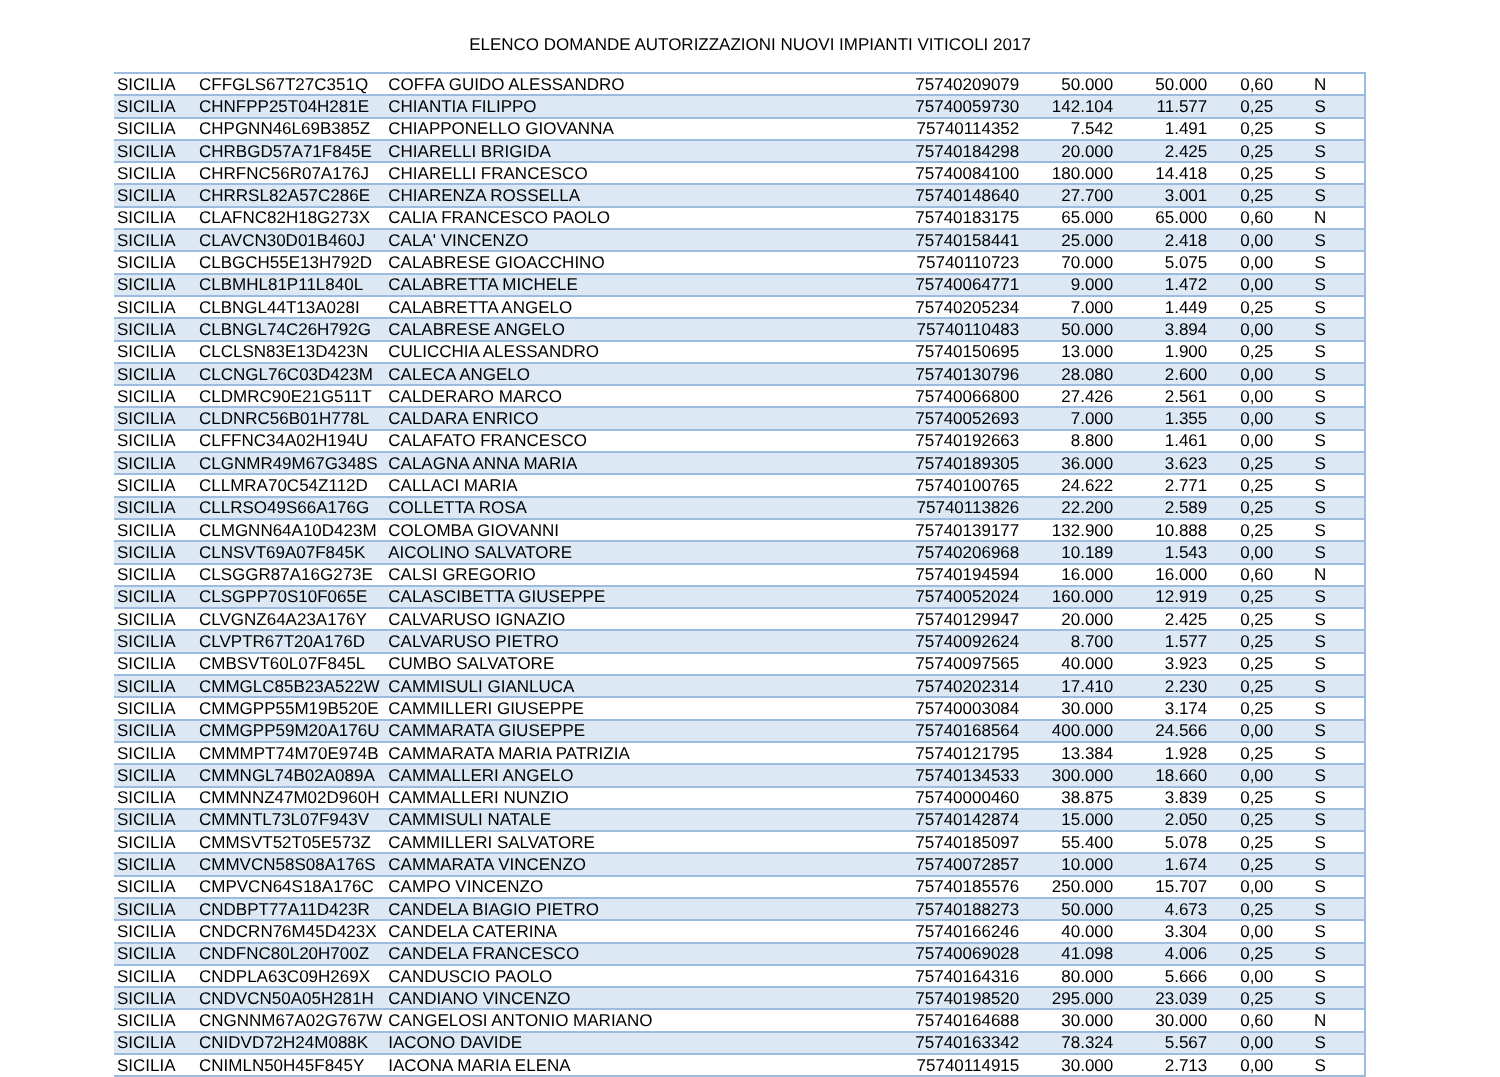ELENCO DOMANDE AUTORIZZAZIONI NUOVI IMPIANTI VITICOLI 2017
| SICILIA | CFFGLS67T27C351Q | COFFA GUIDO ALESSANDRO | 75740209079 | 50.000 | 50.000 | 0,60 | N |
| SICILIA | CHNFPP25T04H281E | CHIANTIA FILIPPO | 75740059730 | 142.104 | 11.577 | 0,25 | S |
| SICILIA | CHPGNN46L69B385Z | CHIAPPONELLO GIOVANNA | 75740114352 | 7.542 | 1.491 | 0,25 | S |
| SICILIA | CHRBGD57A71F845E | CHIARELLI BRIGIDA | 75740184298 | 20.000 | 2.425 | 0,25 | S |
| SICILIA | CHRFNC56R07A176J | CHIARELLI FRANCESCO | 75740084100 | 180.000 | 14.418 | 0,25 | S |
| SICILIA | CHRRSL82A57C286E | CHIARENZA ROSSELLA | 75740148640 | 27.700 | 3.001 | 0,25 | S |
| SICILIA | CLAFNC82H18G273X | CALIA FRANCESCO PAOLO | 75740183175 | 65.000 | 65.000 | 0,60 | N |
| SICILIA | CLAVCN30D01B460J | CALA' VINCENZO | 75740158441 | 25.000 | 2.418 | 0,00 | S |
| SICILIA | CLBGCH55E13H792D | CALABRESE GIOACCHINO | 75740110723 | 70.000 | 5.075 | 0,00 | S |
| SICILIA | CLBMHL81P11L840L | CALABRETTA MICHELE | 75740064771 | 9.000 | 1.472 | 0,00 | S |
| SICILIA | CLBNGL44T13A028I | CALABRETTA ANGELO | 75740205234 | 7.000 | 1.449 | 0,25 | S |
| SICILIA | CLBNGL74C26H792G | CALABRESE ANGELO | 75740110483 | 50.000 | 3.894 | 0,00 | S |
| SICILIA | CLCLSN83E13D423N | CULICCHIA ALESSANDRO | 75740150695 | 13.000 | 1.900 | 0,25 | S |
| SICILIA | CLCNGL76C03D423M | CALECA ANGELO | 75740130796 | 28.080 | 2.600 | 0,00 | S |
| SICILIA | CLDMRC90E21G511T | CALDERARO MARCO | 75740066800 | 27.426 | 2.561 | 0,00 | S |
| SICILIA | CLDNRC56B01H778L | CALDARA ENRICO | 75740052693 | 7.000 | 1.355 | 0,00 | S |
| SICILIA | CLFFNC34A02H194U | CALAFATO FRANCESCO | 75740192663 | 8.800 | 1.461 | 0,00 | S |
| SICILIA | CLGNMR49M67G348S | CALAGNA ANNA MARIA | 75740189305 | 36.000 | 3.623 | 0,25 | S |
| SICILIA | CLLMRA70C54Z112D | CALLACI MARIA | 75740100765 | 24.622 | 2.771 | 0,25 | S |
| SICILIA | CLLRSO49S66A176G | COLLETTA ROSA | 75740113826 | 22.200 | 2.589 | 0,25 | S |
| SICILIA | CLMGNN64A10D423M | COLOMBA GIOVANNI | 75740139177 | 132.900 | 10.888 | 0,25 | S |
| SICILIA | CLNSVT69A07F845K | AICOLINO SALVATORE | 75740206968 | 10.189 | 1.543 | 0,00 | S |
| SICILIA | CLSGGR87A16G273E | CALSI GREGORIO | 75740194594 | 16.000 | 16.000 | 0,60 | N |
| SICILIA | CLSGPP70S10F065E | CALASCIBETTA GIUSEPPE | 75740052024 | 160.000 | 12.919 | 0,25 | S |
| SICILIA | CLVGNZ64A23A176Y | CALVARUSO IGNAZIO | 75740129947 | 20.000 | 2.425 | 0,25 | S |
| SICILIA | CLVPTR67T20A176D | CALVARUSO PIETRO | 75740092624 | 8.700 | 1.577 | 0,25 | S |
| SICILIA | CMBSVT60L07F845L | CUMBO SALVATORE | 75740097565 | 40.000 | 3.923 | 0,25 | S |
| SICILIA | CMMGLC85B23A522W | CAMMISULI GIANLUCA | 75740202314 | 17.410 | 2.230 | 0,25 | S |
| SICILIA | CMMGPP55M19B520E | CAMMILLERI GIUSEPPE | 75740003084 | 30.000 | 3.174 | 0,25 | S |
| SICILIA | CMMGPP59M20A176U | CAMMARATA GIUSEPPE | 75740168564 | 400.000 | 24.566 | 0,00 | S |
| SICILIA | CMMMPT74M70E974B | CAMMARATA MARIA PATRIZIA | 75740121795 | 13.384 | 1.928 | 0,25 | S |
| SICILIA | CMMNGL74B02A089A | CAMMALLERI ANGELO | 75740134533 | 300.000 | 18.660 | 0,00 | S |
| SICILIA | CMMNNZ47M02D960H | CAMMALLERI NUNZIO | 75740000460 | 38.875 | 3.839 | 0,25 | S |
| SICILIA | CMMNTL73L07F943V | CAMMISULI NATALE | 75740142874 | 15.000 | 2.050 | 0,25 | S |
| SICILIA | CMMSVT52T05E573Z | CAMMILLERI SALVATORE | 75740185097 | 55.400 | 5.078 | 0,25 | S |
| SICILIA | CMMVCN58S08A176S | CAMMARATA VINCENZO | 75740072857 | 10.000 | 1.674 | 0,25 | S |
| SICILIA | CMPVCN64S18A176C | CAMPO VINCENZO | 75740185576 | 250.000 | 15.707 | 0,00 | S |
| SICILIA | CNDBPT77A11D423R | CANDELA BIAGIO PIETRO | 75740188273 | 50.000 | 4.673 | 0,25 | S |
| SICILIA | CNDCRN76M45D423X | CANDELA CATERINA | 75740166246 | 40.000 | 3.304 | 0,00 | S |
| SICILIA | CNDFNC80L20H700Z | CANDELA FRANCESCO | 75740069028 | 41.098 | 4.006 | 0,25 | S |
| SICILIA | CNDPLA63C09H269X | CANDUSCIO PAOLO | 75740164316 | 80.000 | 5.666 | 0,00 | S |
| SICILIA | CNDVCN50A05H281H | CANDIANO VINCENZO | 75740198520 | 295.000 | 23.039 | 0,25 | S |
| SICILIA | CNGNNM67A02G767W | CANGELOSI ANTONIO MARIANO | 75740164688 | 30.000 | 30.000 | 0,60 | N |
| SICILIA | CNIDVD72H24M088K | IACONO DAVIDE | 75740163342 | 78.324 | 5.567 | 0,00 | S |
| SICILIA | CNIMLN50H45F845Y | IACONA MARIA ELENA | 75740114915 | 30.000 | 2.713 | 0,00 | S |